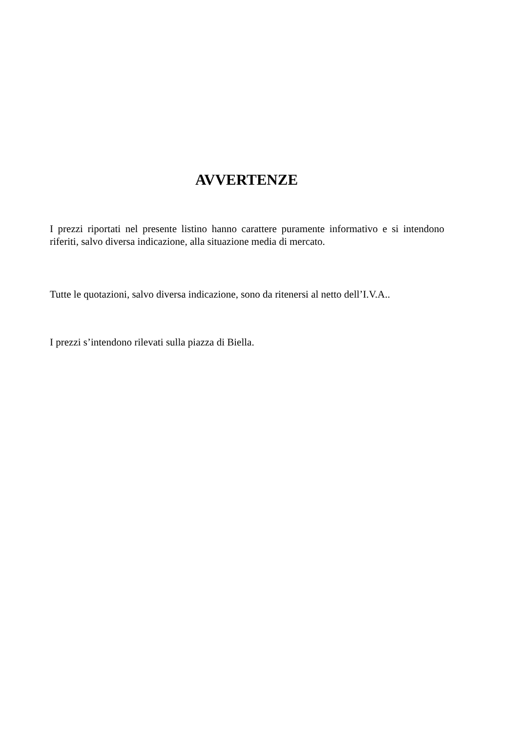AVVERTENZE
I prezzi riportati nel presente listino hanno carattere puramente informativo e si intendono riferiti, salvo diversa indicazione, alla situazione media di mercato.
Tutte le quotazioni, salvo diversa indicazione, sono da ritenersi al netto dell’I.V.A..
I prezzi s’intendono rilevati sulla piazza di Biella.